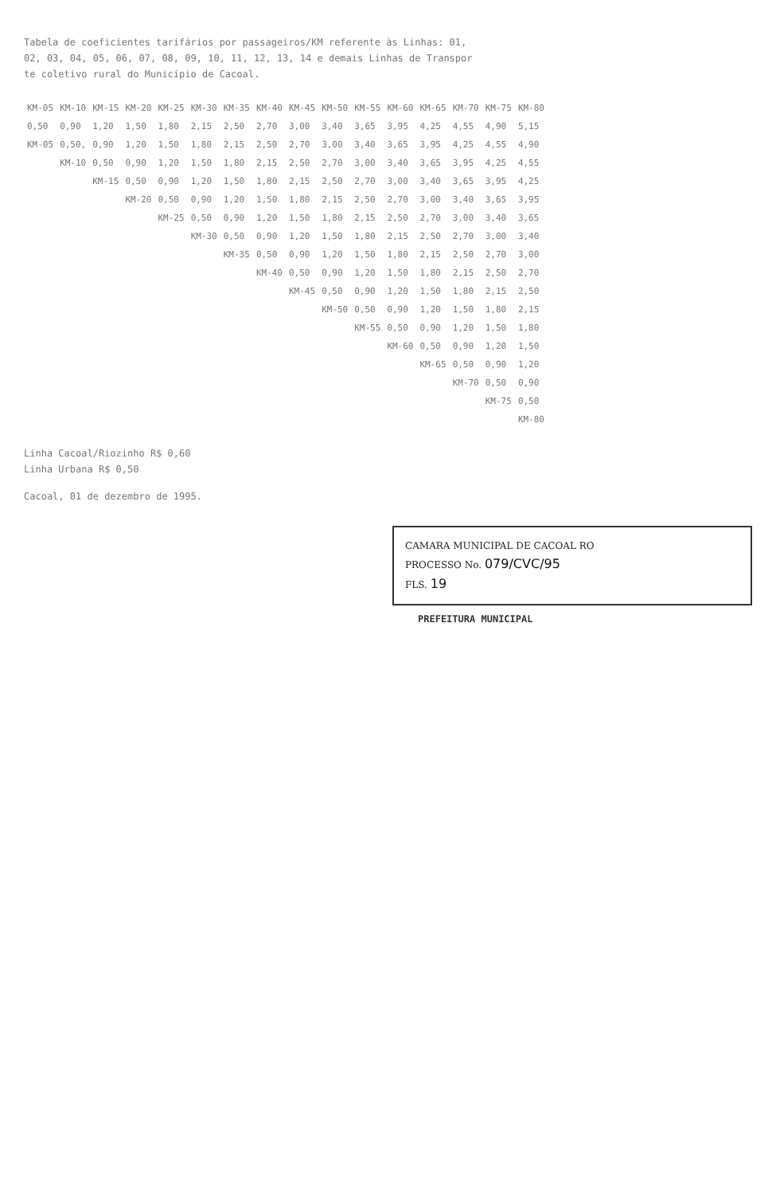Tabela de coeficientes tarifários por passageiros/KM referente às Linhas: 01,
02, 03, 04, 05, 06, 07, 08, 09, 10, 11, 12, 13, 14 e demais Linhas de Transpor
te coletivo rural do Município de Cacoal.
| KM-05 | KM-10 | KM-15 | KM-20 | KM-25 | KM-30 | KM-35 | KM-40 | KM-45 | KM-50 | KM-55 | KM-60 | KM-65 | KM-70 | KM-75 | KM-80 |
| --- | --- | --- | --- | --- | --- | --- | --- | --- | --- | --- | --- | --- | --- | --- | --- |
| 0,50 | 0,90 | 1,20 | 1,50 | 1,80 | 2,15 | 2,50 | 2,70 | 3,00 | 3,40 | 3,65 | 3,95 | 4,25 | 4,55 | 4,90 | 5,15 |
| KM-05 | 0,50, | 0,90 | 1,20 | 1,50 | 1,80 | 2,15 | 2,50 | 2,70 | 3,00 | 3,40 | 3,65 | 3,95 | 4,25 | 4,55 | 4,90 |
| | KM-10 | 0,50 | 0,90 | 1,20 | 1,50 | 1,80 | 2,15 | 2,50 | 2,70 | 3,00 | 3,40 | 3,65 | 3,95 | 4,25 | 4,55 |
| | | KM-15 | 0,50 | 0,90 | 1,20 | 1,50 | 1,80 | 2,15 | 2,50 | 2,70 | 3,00 | 3,40 | 3,65 | 3,95 | 4,25 |
| | | | KM-20 | 0,50 | 0,90 | 1,20 | 1,50 | 1,80 | 2,15 | 2,50 | 2,70 | 3,00 | 3,40 | 3,65 | 3,95 |
| | | | | KM-25 | 0,50 | 0,90 | 1,20 | 1,50 | 1,80 | 2,15 | 2,50 | 2,70 | 3,00 | 3,40 | 3,65 |
| | | | | | KM-30 | 0,50 | 0,90 | 1,20 | 1,50 | 1,80 | 2,15 | 2,50 | 2,70 | 3,00 | 3,40 |
| | | | | | | KM-35 | 0,50 | 0,90 | 1,20 | 1,50 | 1,80 | 2,15 | 2,50 | 2,70 | 3,00 |
| | | | | | | | KM-40 | 0,50 | 0,90 | 1,20 | 1,50 | 1,80 | 2,15 | 2,50 | 2,70 |
| | | | | | | | | KM-45 | 0,50 | 0,90 | 1,20 | 1,50 | 1,80 | 2,15 | 2,50 |
| | | | | | | | | | KM-50 | 0,50 | 0,90 | 1,20 | 1,50 | 1,80 | 2,15 |
| | | | | | | | | | | KM-55 | 0,50 | 0,90 | 1,20 | 1,50 | 1,80 |
| | | | | | | | | | | | KM-60 | 0,50 | 0,90 | 1,20 | 1,50 |
| | | | | | | | | | | | | KM-65 | 0,50 | 0,90 | 1,20 |
| | | | | | | | | | | | | | KM-70 | 0,50 | 0,90 |
| | | | | | | | | | | | | | | KM-75 | 0,50 |
| | | | | | | | | | | | | | | | KM-80 |
Linha Cacoal/Riozinho R$ 0,60
Linha Urbana R$ 0,50
Cacoal, 01 de dezembro de 1995.
CAMARA MUNICIPAL DE CACOAL RO
PROCESSO No. 079/CVC/95
FLS. 19
PREFEITURA MUNICIPAL